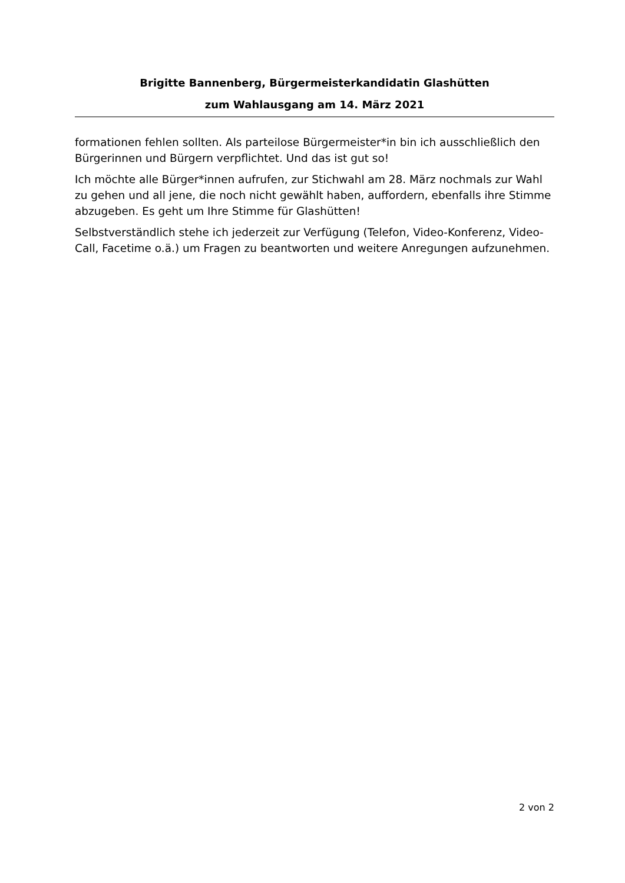Brigitte Bannenberg, Bürgermeisterkandidatin Glashütten
zum Wahlausgang am 14. März 2021
formationen fehlen sollten. Als parteilose Bürgermeister*in bin ich ausschließlich den Bürgerinnen und Bürgern verpflichtet. Und das ist gut so!
Ich möchte alle Bürger*innen aufrufen, zur Stichwahl am 28. März nochmals zur Wahl zu gehen und all jene, die noch nicht gewählt haben, auffordern, ebenfalls ihre Stimme abzugeben. Es geht um Ihre Stimme für Glashütten!
Selbstverständlich stehe ich jederzeit zur Verfügung (Telefon, Video-Konferenz, Video-Call, Facetime o.ä.) um Fragen zu beantworten und weitere Anregungen aufzunehmen.
2 von 2